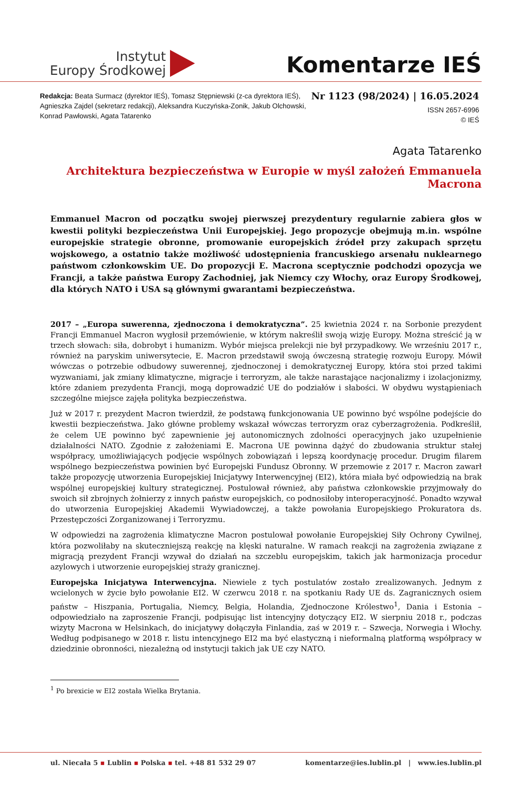Instytut
Europy Środkowej
Komentarze IEŚ
Redakcja: Beata Surmacz (dyrektor IEŚ), Tomasz Stępniewski (z-ca dyrektora IEŚ),
Agnieszka Zajdel (sekretarz redakcji), Aleksandra Kuczyńska-Zonik, Jakub Olchowski,
Konrad Pawłowski, Agata Tatarenko
Nr 1123 (98/2024) | 16.05.2024
ISSN 2657-6996
© IEŚ
Agata Tatarenko
Architektura bezpieczeństwa w Europie w myśl założeń Emmanuela Macrona
Emmanuel Macron od początku swojej pierwszej prezydentury regularnie zabiera głos w kwestii polityki bezpieczeństwa Unii Europejskiej. Jego propozycje obejmują m.in. wspólne europejskie strategie obronne, promowanie europejskich źródeł przy zakupach sprzętu wojskowego, a ostatnio także możliwość udostępnienia francuskiego arsenału nuklearnego państwom członkowskim UE. Do propozycji E. Macrona sceptycznie podchodzi opozycja we Francji, a także państwa Europy Zachodniej, jak Niemcy czy Włochy, oraz Europy Środkowej, dla których NATO i USA są głównymi gwarantami bezpieczeństwa.
2017 – „Europa suwerenna, zjednoczona i demokratyczna”. 25 kwietnia 2024 r. na Sorbonie prezydent Francji Emmanuel Macron wygłosił przemówienie, w którym nakreślił swoją wizję Europy. Można streścić ją w trzech słowach: siła, dobrobyt i humanizm. Wybór miejsca prelekcji nie był przypadkowy. We wrześniu 2017 r., również na paryskim uniwersytecie, E. Macron przedstawił swoją ówczesną strategię rozwoju Europy. Mówił wówczas o potrzebie odbudowy suwerennej, zjednoczonej i demokratycznej Europy, która stoi przed takimi wyzwaniami, jak zmiany klimatyczne, migracje i terroryzm, ale także narastające nacjonalizmy i izolacjonizmy, które zdaniem prezydenta Francji, mogą doprowadzić UE do podziałów i słabości. W obydwu wystąpieniach szczególne miejsce zajęła polityka bezpieczeństwa.
Już w 2017 r. prezydent Macron twierdził, że podstawą funkcjonowania UE powinno być wspólne podejście do kwestii bezpieczeństwa. Jako główne problemy wskazał wówczas terroryzm oraz cyberzagrożenia. Podkreślił, że celem UE powinno być zapewnienie jej autonomicznych zdolności operacyjnych jako uzupełnienie działalności NATO. Zgodnie z założeniami E. Macrona UE powinna dążyć do zbudowania struktur stałej współpracy, umożliwiających podjęcie wspólnych zobowiązań i lepszą koordynację procedur. Drugim filarem wspólnego bezpieczeństwa powinien być Europejski Fundusz Obronny. W przemowie z 2017 r. Macron zawarł także propozycję utworzenia Europejskiej Inicjatywy Interwencyjnej (EI2), która miała być odpowiedzią na brak wspólnej europejskiej kultury strategicznej. Postulował również, aby państwa członkowskie przyjmowały do swoich sił zbrojnych żołnierzy z innych państw europejskich, co podnosiłoby interoperacyjność. Ponadto wzywał do utworzenia Europejskiej Akademii Wywiadowczej, a także powołania Europejskiego Prokuratora ds. Przestępczości Zorganizowanej i Terroryzmu.
W odpowiedzi na zagrożenia klimatyczne Macron postulował powołanie Europejskiej Siły Ochrony Cywilnej, która pozwoliłaby na skuteczniejszą reakcję na klęski naturalne. W ramach reakcji na zagrożenia związane z migracją prezydent Francji wzywał do działań na szczeblu europejskim, takich jak harmonizacja procedur azylowych i utworzenie europejskiej straży granicznej.
Europejska Inicjatywa Interwencyjna. Niewiele z tych postulatów zostało zrealizowanych. Jednym z wcielonych w życie było powołanie EI2. W czerwcu 2018 r. na spotkaniu Rady UE ds. Zagranicznych osiem państw – Hiszpania, Portugalia, Niemcy, Belgia, Holandia, Zjednoczone Królestwo<sup>1</sup>, Dania i Estonia – odpowiedziało na zaproszenie Francji, podpisując list intencyjny dotyczący EI2. W sierpniu 2018 r., podczas wizyty Macrona w Helsinkach, do inicjatywy dołączyła Finlandia, zaś w 2019 r. – Szwecja, Norwegia i Włochy. Według podpisanego w 2018 r. listu intencyjnego EI2 ma być elastyczną i nieformalną platformą współpracy w dziedzinie obronności, niezależną od instytucji takich jak UE czy NATO.
<sup>1</sup> Po brexicie w EI2 została Wielka Brytania.
ul. Niecała 5 ▪ Lublin ▪ Polska ▪ tel. +48 81 532 29 07
komentarze@ies.lublin.pl | www.ies.lublin.pl